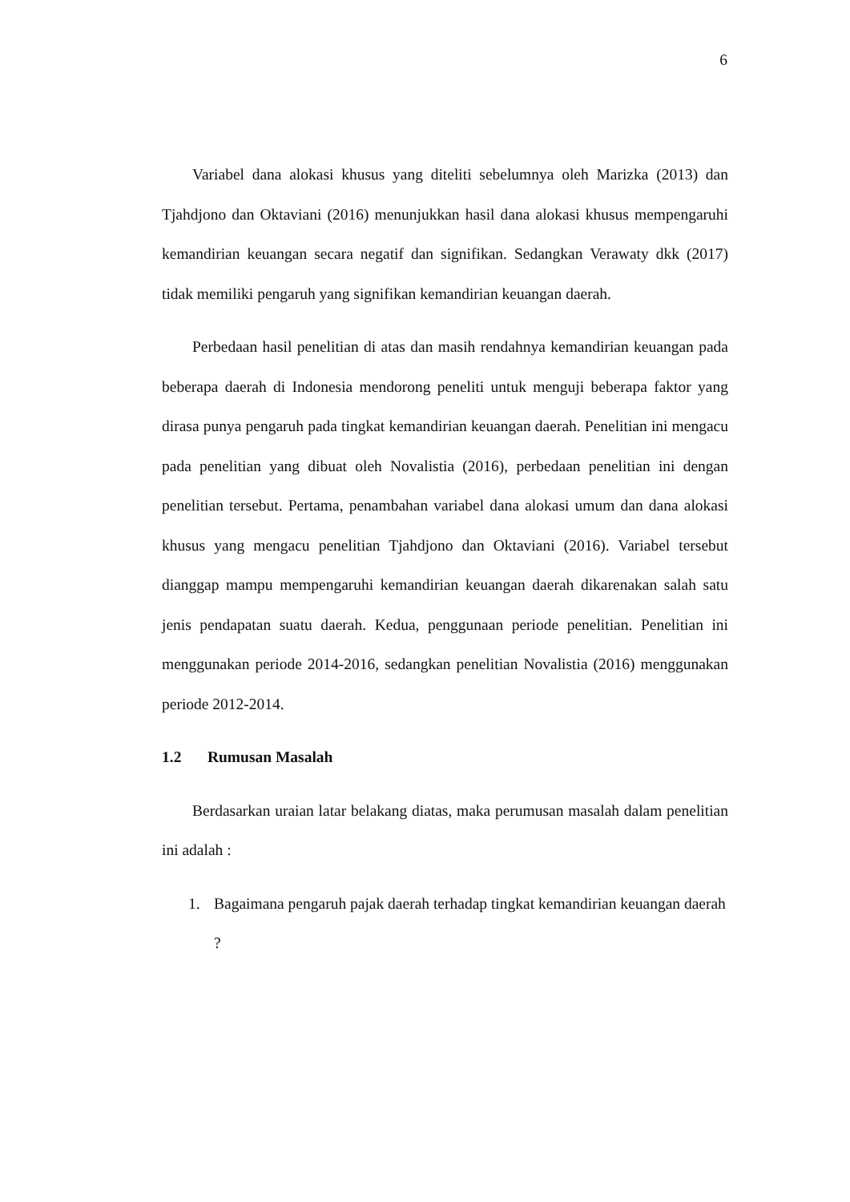6
Variabel dana alokasi khusus yang diteliti sebelumnya oleh Marizka (2013) dan Tjahdjono dan Oktaviani (2016) menunjukkan hasil dana alokasi khusus mempengaruhi kemandirian keuangan secara negatif dan signifikan. Sedangkan Verawaty dkk (2017) tidak memiliki pengaruh yang signifikan kemandirian keuangan daerah.
Perbedaan hasil penelitian di atas dan masih rendahnya kemandirian keuangan pada beberapa daerah di Indonesia mendorong peneliti untuk menguji beberapa faktor yang dirasa punya pengaruh pada tingkat kemandirian keuangan daerah. Penelitian ini mengacu pada penelitian yang dibuat oleh Novalistia (2016), perbedaan penelitian ini dengan penelitian tersebut. Pertama, penambahan variabel dana alokasi umum dan dana alokasi khusus yang mengacu penelitian Tjahdjono dan Oktaviani (2016). Variabel tersebut dianggap mampu mempengaruhi kemandirian keuangan daerah dikarenakan salah satu jenis pendapatan suatu daerah. Kedua, penggunaan periode penelitian. Penelitian ini menggunakan periode 2014-2016, sedangkan penelitian Novalistia (2016) menggunakan periode 2012-2014.
1.2 Rumusan Masalah
Berdasarkan uraian latar belakang diatas, maka perumusan masalah dalam penelitian ini adalah :
1. Bagaimana pengaruh pajak daerah terhadap tingkat kemandirian keuangan daerah ?